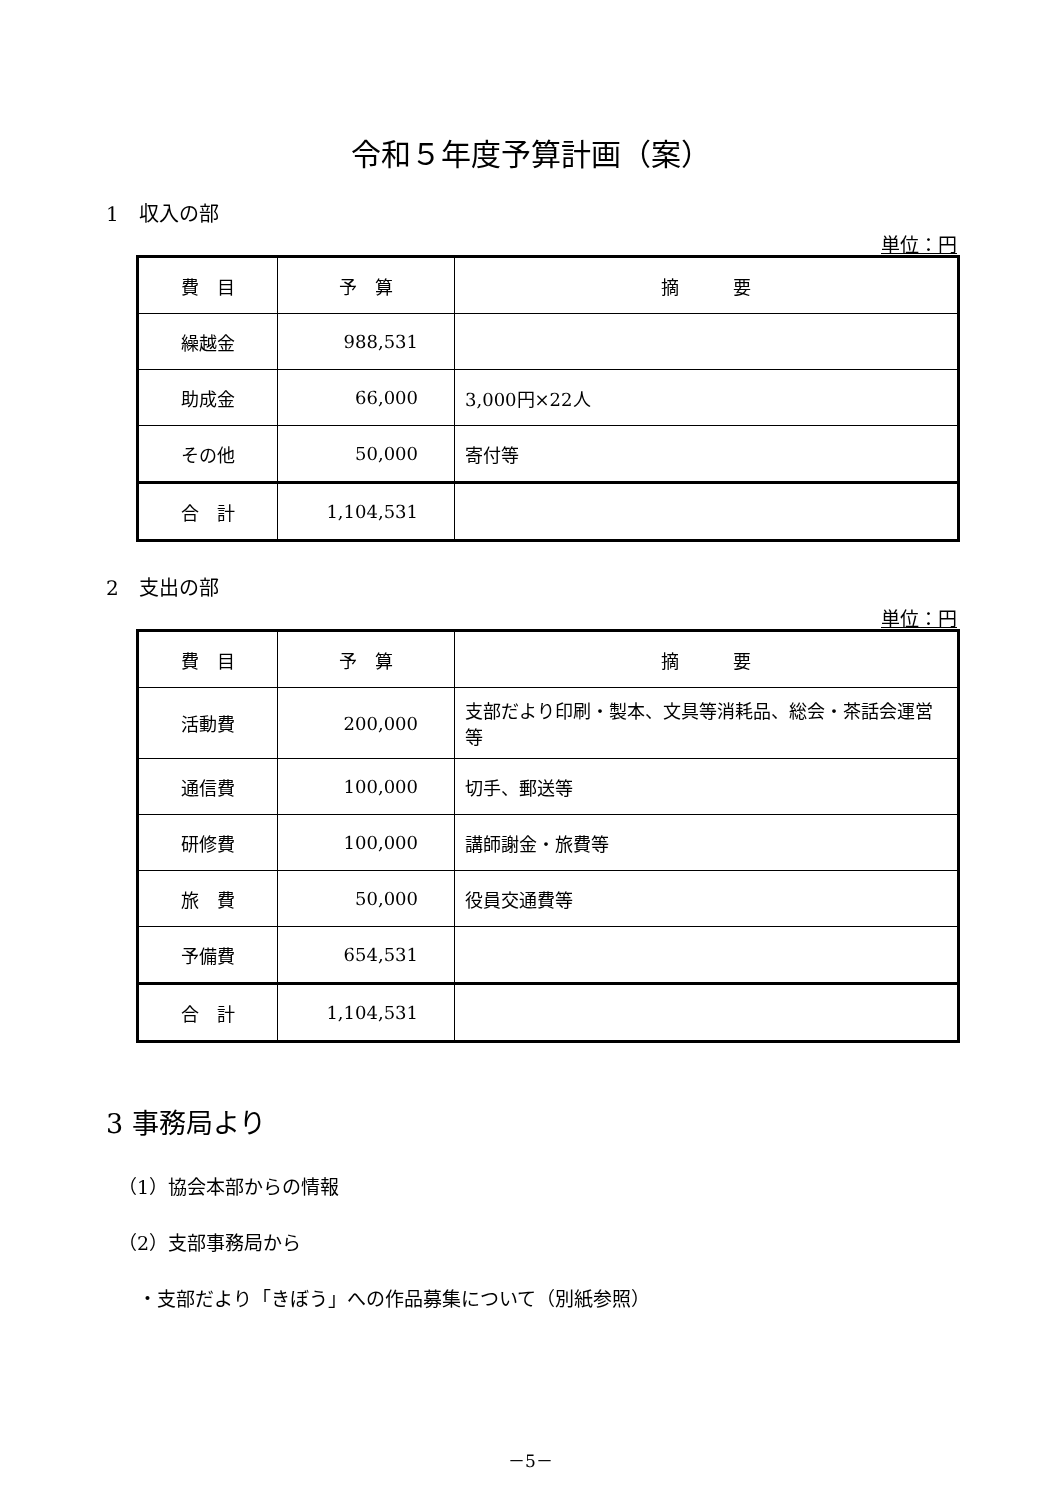令和５年度予算計画（案）
1　収入の部
単位：円
| 費 目 | 予 算 | 摘 要 |
| 繰越金 | 988,531 | |
| 助成金 | 66,000 | 3,000円×22人 |
| その他 | 50,000 | 寄付等 |
| 合 計 | 1,104,531 | |
2　支出の部
単位：円
| 費 目 | 予 算 | 摘 要 |
| 活動費 | 200,000 | 支部だより印刷・製本、文具等消耗品、総会・茶話会運営等 |
| 通信費 | 100,000 | 切手、郵送等 |
| 研修費 | 100,000 | 講師謝金・旅費等 |
| 旅 費 | 50,000 | 役員交通費等 |
| 予備費 | 654,531 | |
| 合 計 | 1,104,531 | |
3 事務局より
（1）協会本部からの情報
（2）支部事務局から
・支部だより「きぼう」への作品募集について（別紙参照）
－5－